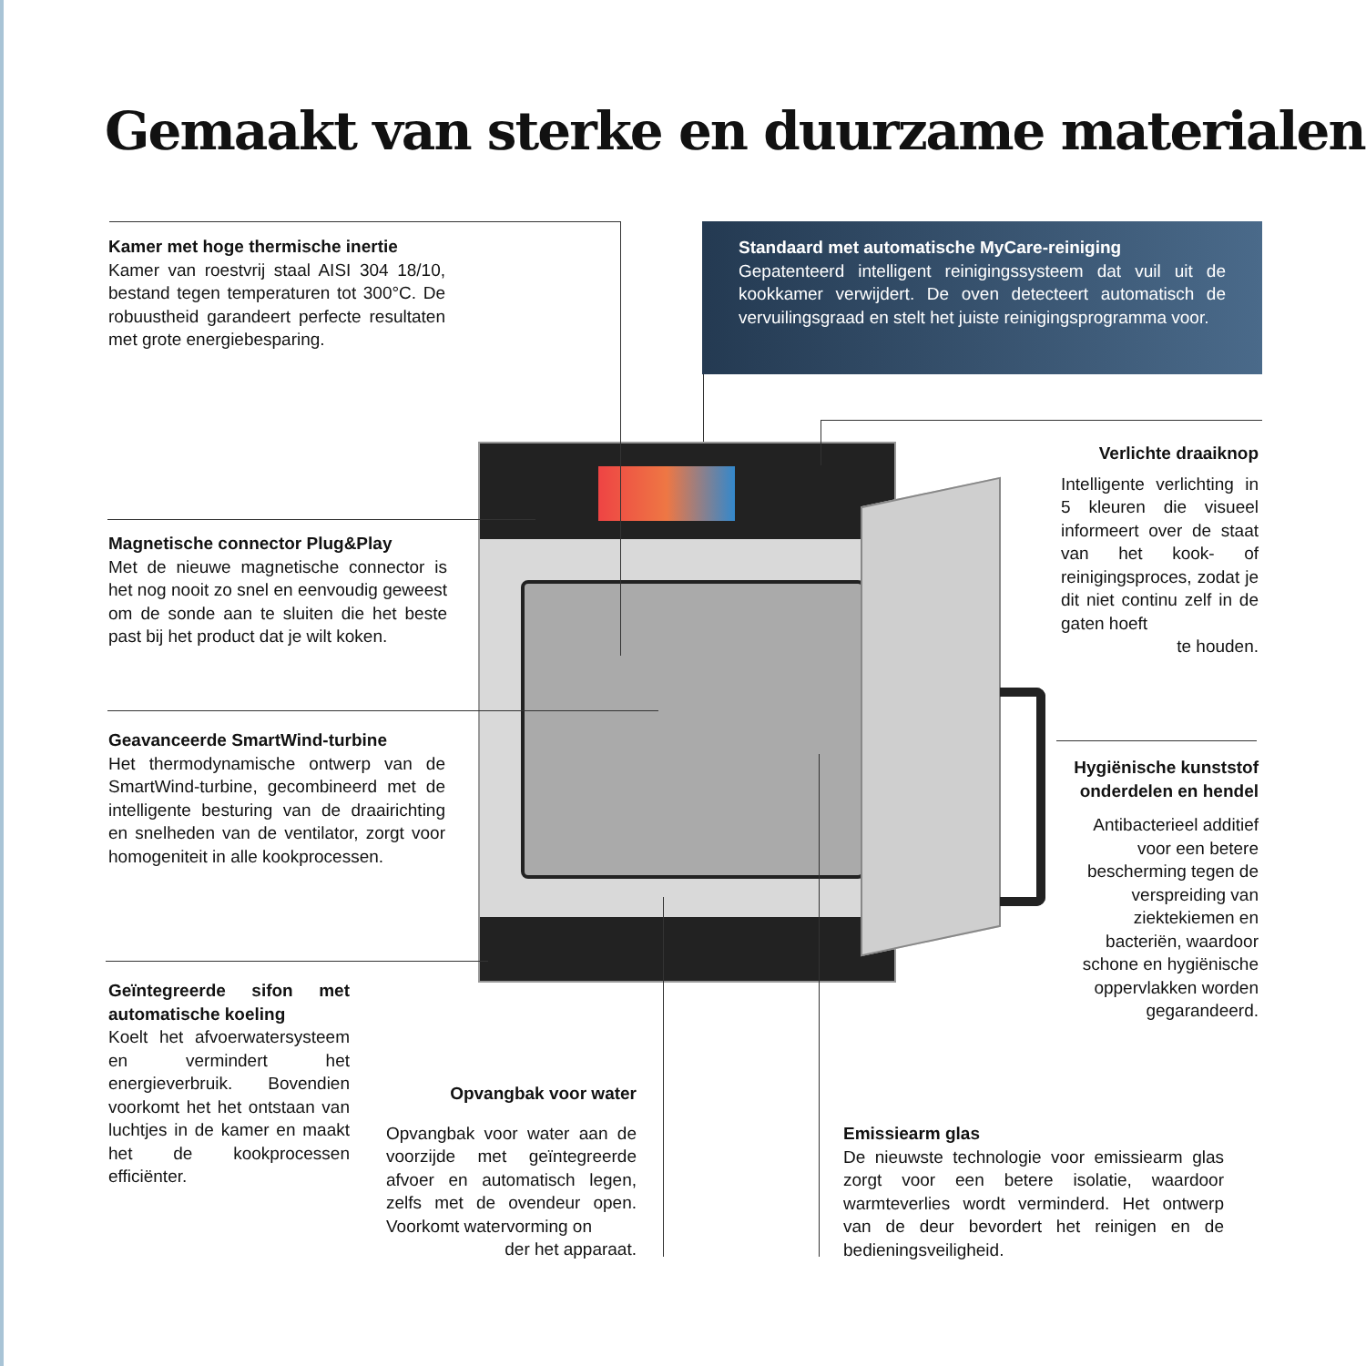Gemaakt van sterke en duurzame materialen
Kamer met hoge thermische inertie
Kamer van roestvrij staal AISI 304 18/10, bestand tegen temperaturen tot 300°C. De robuustheid garandeert perfecte resultaten met grote energie­besparing.
Standaard met automatische MyCare-reiniging
Gepatenteerd intelligent reinigingssysteem dat vuil uit de kookkamer verwijdert. De oven detecteert automa­tisch de vervuilingsgraad en stelt het juiste reinigings­programma voor.
Verlichte draaiknop
Intelligente verlichting in 5 kleuren die visu­eel informeert over de staat van het kook- of reinigingsproces, zo­dat je dit niet continu zelf in de gaten hoeft
te houden.
Magnetische connector Plug&Play
Met de nieuwe magnetische connector is het nog nooit zo snel en eenvoudig geweest om de sonde aan te sluiten die het beste past bij het product dat je wilt koken.
Geavanceerde SmartWind-turbine
Het thermodynamische ontwerp van de SmartWind-turbine, gecombineerd met de intelligente besturing van de draai­richting en snelheden van de ventilator, zorgt voor homogeniteit in alle kookpro­cessen.
Hygiënische kunststof onderdelen en hendel
Antibacterieel addi­tief voor een betere bescherming tegen de verspreiding van ziektekiemen en bacteriën, waardoor schone en hygiëni­sche oppervlakken worden gegaran­deerd.
Geïntegreerde sifon met automatische koeling
Koelt het afvoerwatersys­teem en vermindert het energieverbruik. Bovendien voorkomt het het ontstaan van luchtjes in de kamer en maakt het de kookproces­sen efficiënter.
Opvangbak voor water
Opvangbak voor water aan de voorzijde met geïntegreerde afvoer en automatisch legen, zelfs met de ovendeur open. Voorkomt watervorming on­
der het apparaat.
Emissiearm glas
De nieuwste technologie voor emissiearm glas zorgt voor een betere isolatie, waardoor warmteverlies wordt verminderd. Het ont­werp van de deur bevordert het reinigen en de bedieningsveiligheid.